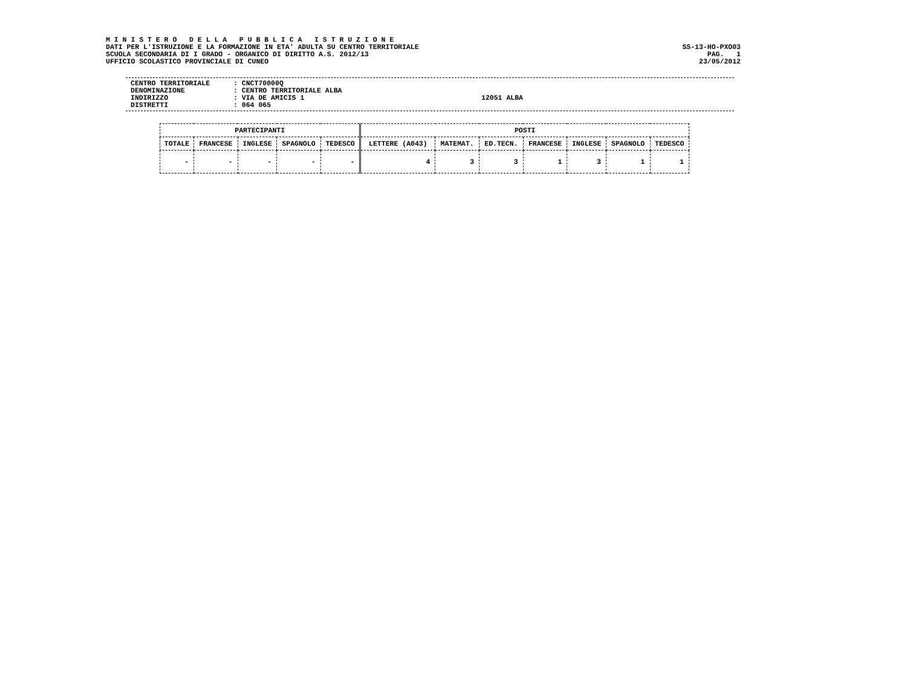M I N I S T E R O D E L L A P U B B L I C A I S T R U Z I O N E
DATI PER L'ISTRUZIONE E LA FORMAZIONE IN ETA' ADULTA SU CENTRO TERRITORIALE
SCUOLA SECONDARIA DI I GRADO - ORGANICO DI DIRITTO A.S. 2012/13
UFFICIO SCOLASTICO PROVINCIALE DI CUNEO
SS-13-HO-PXO03
PAG. 1
23/05/2012
CENTRO TERRITORIALE: CNCT70000Q
DENOMINAZIONE: CENTRO TERRITORIALE ALBA
INDIRIZZO: VIA DE AMICIS 1 12051 ALBA
DISTRETTI: 064 065
| PARTECIPANTI | | | | | POSTI | | | | | | |
| --- | --- | --- | --- | --- | --- | --- | --- | --- | --- | --- | --- |
| TOTALE | FRANCESE | INGLESE | SPAGNOLO | TEDESCO | LETTERE (A043) | MATEMAT. | ED.TECN. | FRANCESE | INGLESE | SPAGNOLO | TEDESCO |
| - | - | - | - | - | 4 | 3 | 3 | 1 | 3 | 1 | 1 |